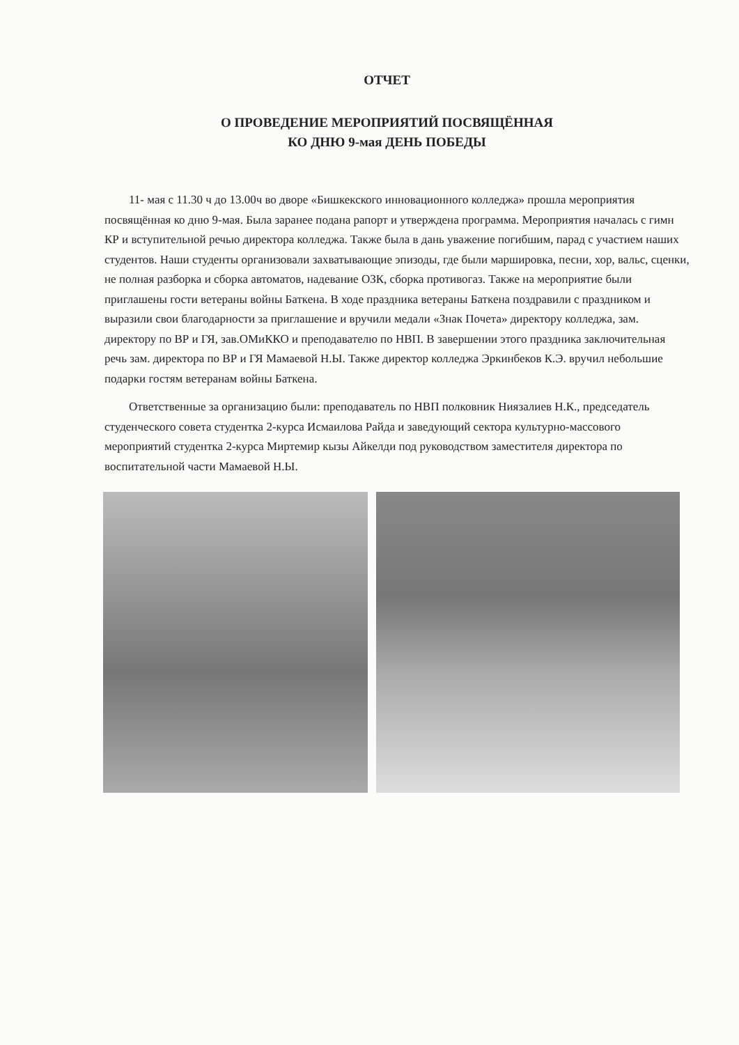ОТЧЕТ
О ПРОВЕДЕНИЕ МЕРОПРИЯТИЙ ПОСВЯЩЁННАЯ
КО ДНЮ 9-мая ДЕНЬ ПОБЕДЫ
11- мая с 11.30 ч до 13.00ч во дворе «Бишкекского инновационного колледжа» прошла мероприятия посвящённая ко дню 9-мая. Была заранее подана рапорт и утверждена программа. Мероприятия началась с гимн КР и вступительной речью директора колледжа. Также была в дань уважение погибшим, парад с участием наших студентов. Наши студенты организовали захватывающие эпизоды, где были маршировка, песни, хор, вальс, сценки, не полная разборка и сборка автоматов, надевание ОЗК, сборка противогаз. Также на мероприятие были приглашены гости ветераны войны Баткена. В ходе праздника ветераны Баткена поздравили с праздником и выразили свои благодарности за приглашение и вручили медали «Знак Почета» директору колледжа, зам. директору по ВР и ГЯ, зав.ОМиККО и преподавателю по НВП. В завершении этого праздника заключительная речь зам. директора по ВР и ГЯ Мамаевой Н.Ы. Также директор колледжа Эркинбеков К.Э. вручил небольшие подарки гостям ветеранам войны Баткена.
Ответственные за организацию были: преподаватель по НВП полковник Ниязалиев Н.К., председатель студенческого совета студентка 2-курса Исмаилова Райда и заведующий сектора культурно-массового мероприятий студентка 2-курса Миртемир кызы Айкелди под руководством заместителя директора по воспитательной части Мамаевой Н.Ы.